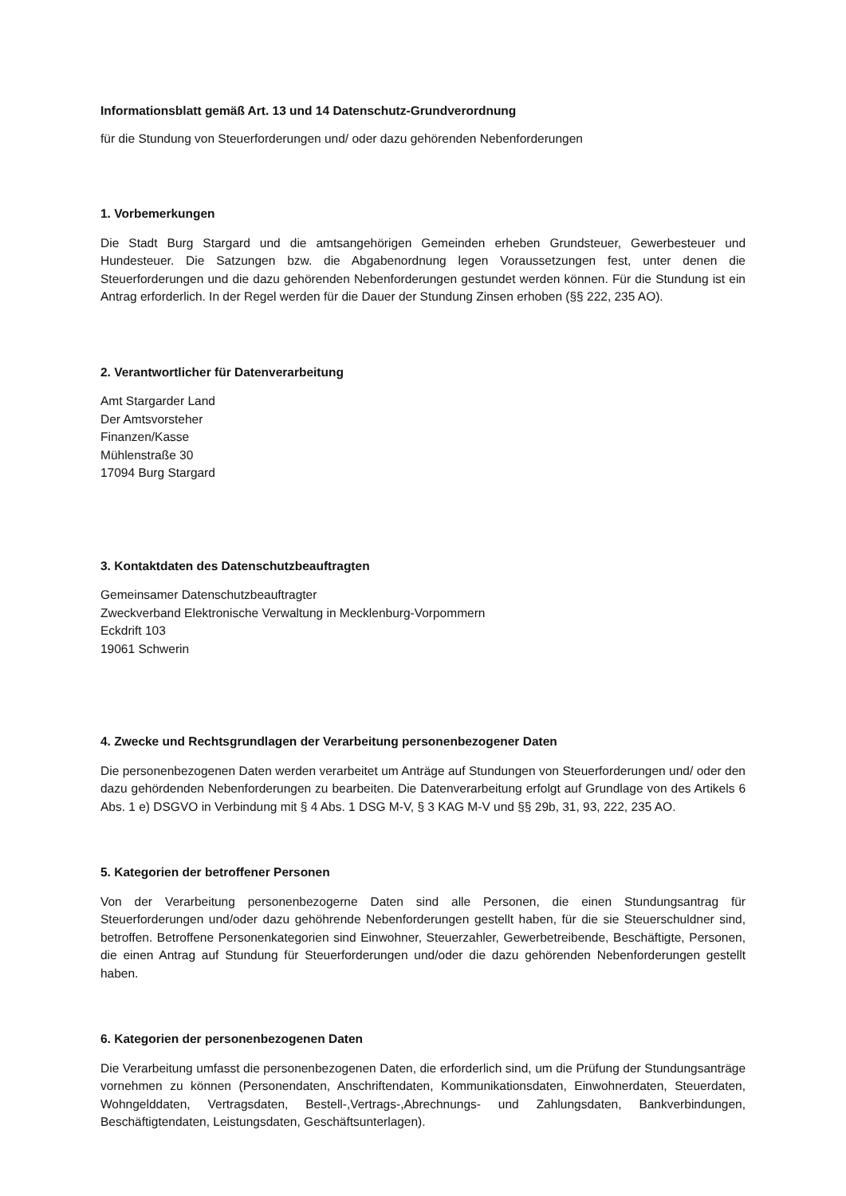Informationsblatt gemäß Art. 13 und 14 Datenschutz-Grundverordnung
für die Stundung von Steuerforderungen und/ oder dazu gehörenden Nebenforderungen
1. Vorbemerkungen
Die Stadt Burg Stargard und die amtsangehörigen Gemeinden erheben Grundsteuer, Gewerbesteuer und Hundesteuer. Die Satzungen bzw. die Abgabenordnung legen Voraussetzungen fest, unter denen die Steuerforderungen und die dazu gehörenden Nebenforderungen gestundet werden können. Für die Stundung ist ein Antrag erforderlich. In der Regel werden für die Dauer der Stundung Zinsen erhoben (§§ 222, 235 AO).
2. Verantwortlicher für Datenverarbeitung
Amt Stargarder Land
Der Amtsvorsteher
Finanzen/Kasse
Mühlenstraße 30
17094 Burg Stargard
3. Kontaktdaten des Datenschutzbeauftragten
Gemeinsamer Datenschutzbeauftragter
Zweckverband Elektronische Verwaltung in Mecklenburg-Vorpommern
Eckdrift 103
19061 Schwerin
4. Zwecke und Rechtsgrundlagen der Verarbeitung personenbezogener Daten
Die personenbezogenen Daten werden verarbeitet um Anträge auf Stundungen von Steuerforderungen und/ oder den dazu gehördenden Nebenforderungen zu bearbeiten. Die Datenverarbeitung erfolgt auf Grundlage von des Artikels 6 Abs. 1 e) DSGVO in Verbindung mit § 4 Abs. 1 DSG M-V, § 3 KAG M-V und §§ 29b, 31, 93, 222, 235 AO.
5. Kategorien der betroffener Personen
Von der Verarbeitung personenbezogerne Daten sind alle Personen, die einen Stundungsantrag für Steuerforderungen und/oder dazu gehöhrende Nebenforderungen gestellt haben, für die sie Steuerschuldner sind, betroffen. Betroffene Personenkategorien sind Einwohner, Steuerzahler, Gewerbetreibende, Beschäftigte, Personen, die einen Antrag auf Stundung für Steuerforderungen und/oder die dazu gehörenden Nebenforderungen gestellt haben.
6. Kategorien der personenbezogenen Daten
Die Verarbeitung umfasst die personenbezogenen Daten, die erforderlich sind, um die Prüfung der Stundungsanträge vornehmen zu können (Personendaten, Anschriftendaten, Kommunikationsdaten, Einwohnerdaten, Steuerdaten, Wohngelddaten, Vertragsdaten, Bestell-,Vertrags-,Abrechnungs- und Zahlungsdaten, Bankverbindungen, Beschäftigtendaten, Leistungsdaten, Geschäftsunterlagen).